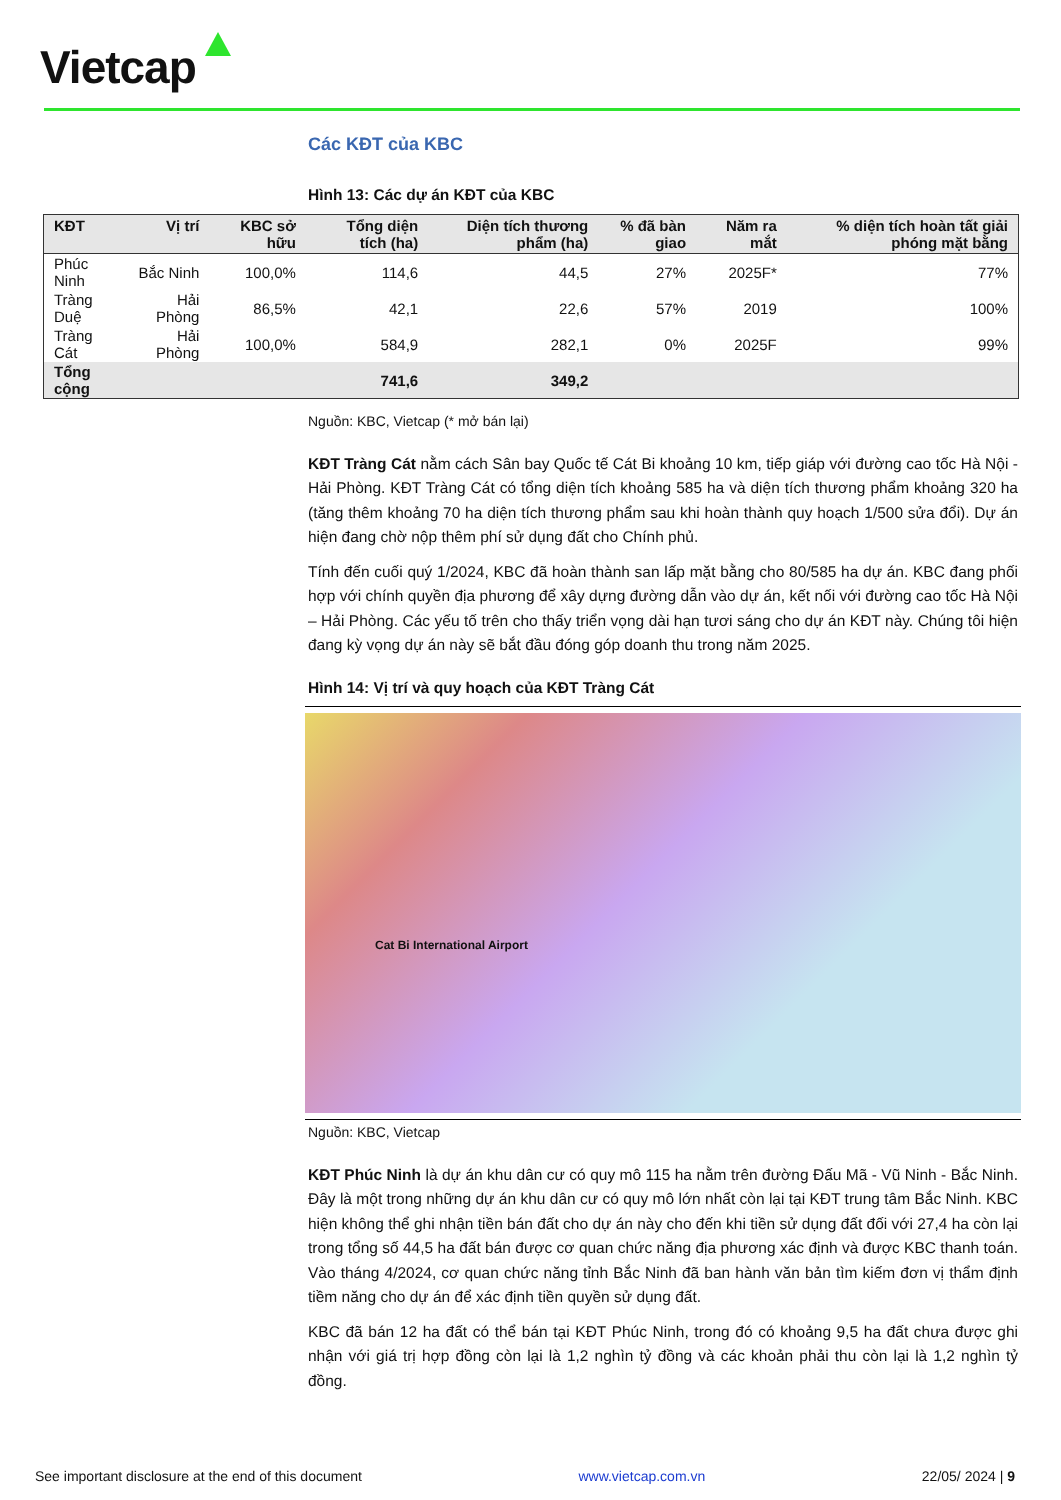Vietcap
Các KĐT của KBC
Hình 13: Các dự án KĐT của KBC
Nguồn: KBC, Vietcap (* mở bán lại)
KĐT Tràng Cát nằm cách Sân bay Quốc tế Cát Bi khoảng 10 km, tiếp giáp với đường cao tốc Hà Nội - Hải Phòng. KĐT Tràng Cát có tổng diện tích khoảng 585 ha và diện tích thương phẩm khoảng 320 ha (tăng thêm khoảng 70 ha diện tích thương phẩm sau khi hoàn thành quy hoạch 1/500 sửa đổi). Dự án hiện đang chờ nộp thêm phí sử dụng đất cho Chính phủ.
Tính đến cuối quý 1/2024, KBC đã hoàn thành san lấp mặt bằng cho 80/585 ha dự án. KBC đang phối hợp với chính quyền địa phương để xây dựng đường dẫn vào dự án, kết nối với đường cao tốc Hà Nội – Hải Phòng. Các yếu tố trên cho thấy triển vọng dài hạn tươi sáng cho dự án KĐT này. Chúng tôi hiện đang kỳ vọng dự án này sẽ bắt đầu đóng góp doanh thu trong năm 2025.
Hình 14: Vị trí và quy hoạch của KĐT Tràng Cát
Cat Bi International Airport
Nguồn: KBC, Vietcap
KĐT Phúc Ninh là dự án khu dân cư có quy mô 115 ha nằm trên đường Đấu Mã - Vũ Ninh - Bắc Ninh. Đây là một trong những dự án khu dân cư có quy mô lớn nhất còn lại tại KĐT trung tâm Bắc Ninh. KBC hiện không thể ghi nhận tiền bán đất cho dự án này cho đến khi tiền sử dụng đất đối với 27,4 ha còn lại trong tổng số 44,5 ha đất bán được cơ quan chức năng địa phương xác định và được KBC thanh toán. Vào tháng 4/2024, cơ quan chức năng tỉnh Bắc Ninh đã ban hành văn bản tìm kiếm đơn vị thẩm định tiềm năng cho dự án để xác định tiền quyền sử dụng đất.
KBC đã bán 12 ha đất có thể bán tại KĐT Phúc Ninh, trong đó có khoảng 9,5 ha đất chưa được ghi nhận với giá trị hợp đồng còn lại là 1,2 nghìn tỷ đồng và các khoản phải thu còn lại là 1,2 nghìn tỷ đồng.
| KĐT | Vị trí | KBC sở hữu | Tổng diện tích (ha) | Diện tích thương phẩm (ha) | % đã bàn giao | Năm ra mắt | % diện tích hoàn tất giải phóng mặt bằng |
| --- | --- | --- | --- | --- | --- | --- | --- |
| Phúc Ninh | Bắc Ninh | 100,0% | 114,6 | 44,5 | 27% | 2025F* | 77% |
| Tràng Duệ | Hải Phòng | 86,5% | 42,1 | 22,6 | 57% | 2019 | 100% |
| Tràng Cát | Hải Phòng | 100,0% | 584,9 | 282,1 | 0% | 2025F | 99% |
| Tổng cộng | | | 741,6 | 349,2 | | | |
See important disclosure at the end of this document www.vietcap.com.vn 22/05/ 2024 | 9